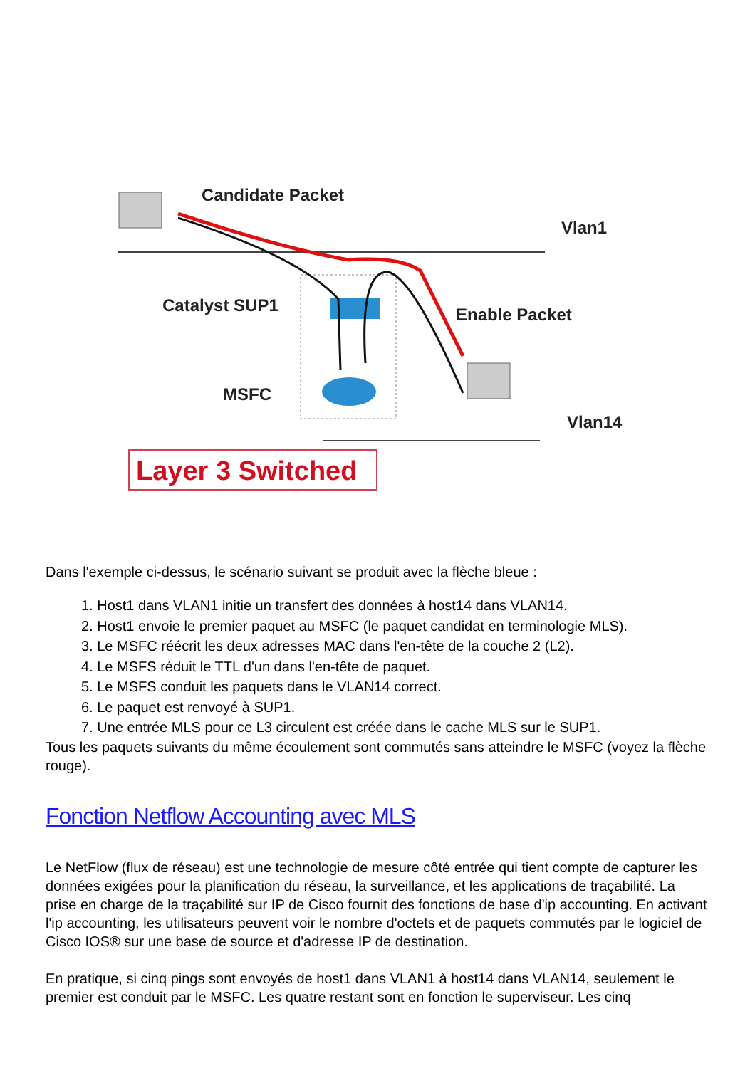Candidate Packet
Vlan1
Catalyst SUP1
Enable Packet
MSFC
Vlan14
Layer 3 Switched
Dans l'exemple ci-dessus, le scénario suivant se produit avec la flèche bleue :
1. Host1 dans VLAN1 initie un transfert des données à host14 dans VLAN14.
2. Host1 envoie le premier paquet au MSFC (le paquet candidat en terminologie MLS).
3. Le MSFC réécrit les deux adresses MAC dans l'en-tête de la couche 2 (L2).
4. Le MSFS réduit le TTL d'un dans l'en-tête de paquet.
5. Le MSFS conduit les paquets dans le VLAN14 correct.
6. Le paquet est renvoyé à SUP1.
7. Une entrée MLS pour ce L3 circulent est créée dans le cache MLS sur le SUP1.
Tous les paquets suivants du même écoulement sont commutés sans atteindre le MSFC (voyez la flèche rouge).
Fonction Netflow Accounting avec MLS
Le NetFlow (flux de réseau) est une technologie de mesure côté entrée qui tient compte de capturer les données exigées pour la planification du réseau, la surveillance, et les applications de traçabilité. La prise en charge de la traçabilité sur IP de Cisco fournit des fonctions de base d'ip accounting. En activant l'ip accounting, les utilisateurs peuvent voir le nombre d'octets et de paquets commutés par le logiciel de Cisco IOS® sur une base de source et d'adresse IP de destination.
En pratique, si cinq pings sont envoyés de host1 dans VLAN1 à host14 dans VLAN14, seulement le premier est conduit par le MSFC. Les quatre restant sont en fonction le superviseur. Les cinq